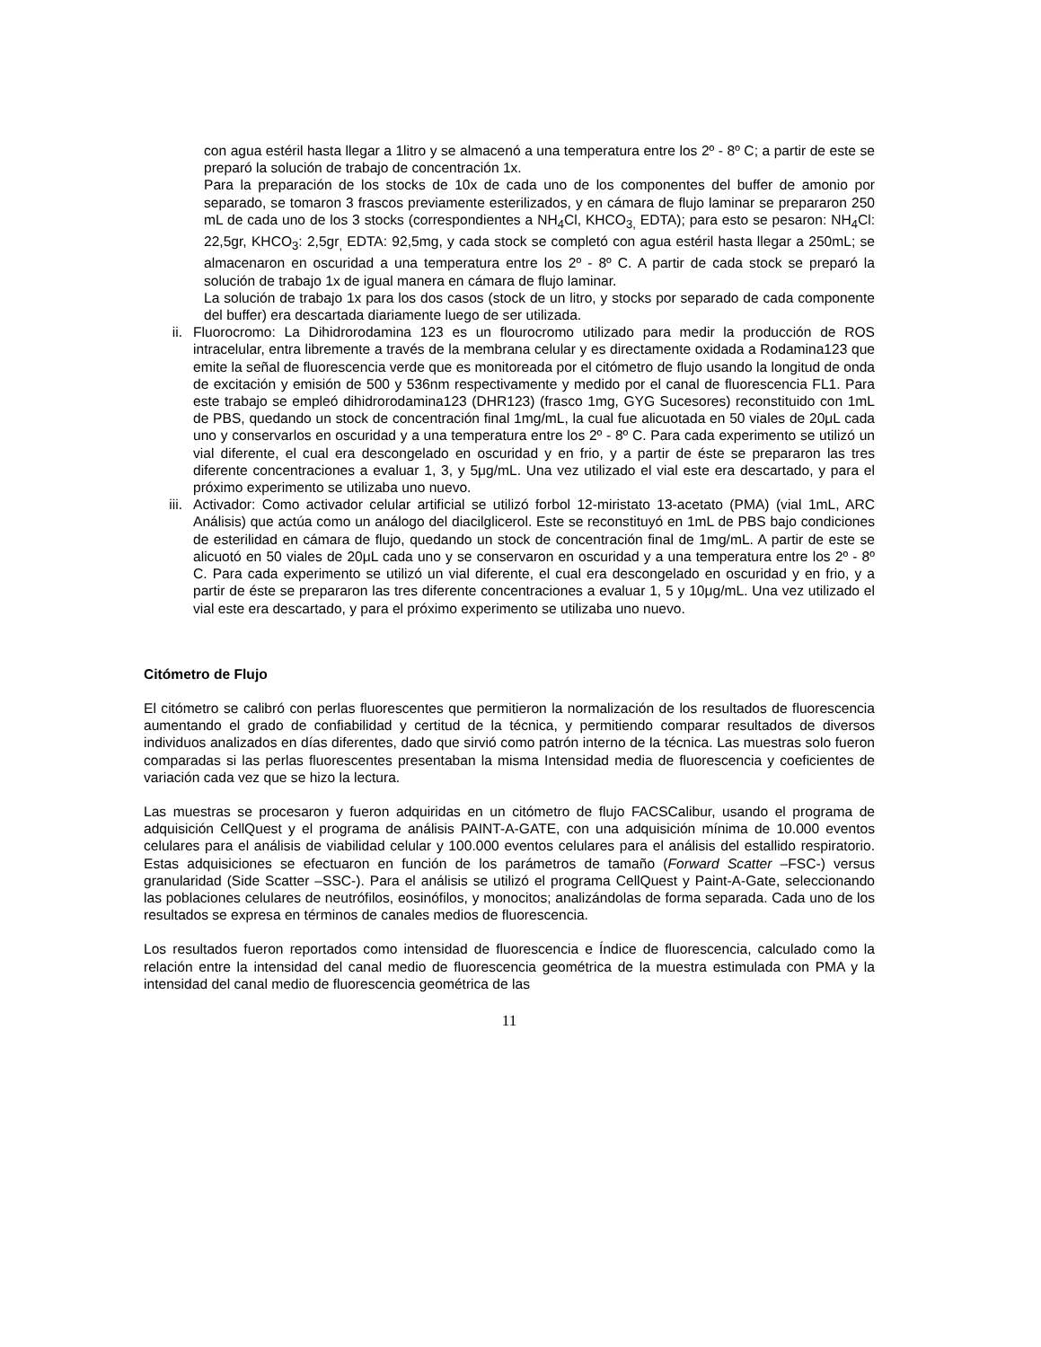con agua estéril hasta llegar a 1litro y se almacenó a una temperatura entre los 2º - 8º C; a partir de este se preparó la solución de trabajo de concentración 1x.
Para la preparación de los stocks de 10x de cada uno de los componentes del buffer de amonio por separado, se tomaron 3 frascos previamente esterilizados, y en cámara de flujo laminar se prepararon 250 mL de cada uno de los 3 stocks (correspondientes a NH<sub>4</sub>Cl, KHCO<sub>3,</sub> EDTA); para esto se pesaron: NH<sub>4</sub>Cl: 22,5gr, KHCO<sub>3</sub>: 2,5gr<sub>,</sub> EDTA: 92,5mg, y cada stock se completó con agua estéril hasta llegar a 250mL; se almacenaron en oscuridad a una temperatura entre los 2º - 8º C. A partir de cada stock se preparó la solución de trabajo 1x de igual manera en cámara de flujo laminar.
La solución de trabajo 1x para los dos casos (stock de un litro, y stocks por separado de cada componente del buffer) era descartada diariamente luego de ser utilizada.
ii. Fluorocromo: La Dihidrorodamina 123 es un flourocromo utilizado para medir la producción de ROS intracelular, entra libremente a través de la membrana celular y es directamente oxidada a Rodamina123 que emite la señal de fluorescencia verde que es monitoreada por el citómetro de flujo usando la longitud de onda de excitación y emisión de 500 y 536nm respectivamente y medido por el canal de fluorescencia FL1. Para este trabajo se empleó dihidrorodamina123 (DHR123) (frasco 1mg, GYG Sucesores) reconstituido con 1mL de PBS, quedando un stock de concentración final 1mg/mL, la cual fue alicuotada en 50 viales de 20μL cada uno y conservarlos en oscuridad y a una temperatura entre los 2º - 8º C. Para cada experimento se utilizó un vial diferente, el cual era descongelado en oscuridad y en frio, y a partir de éste se prepararon las tres diferente concentraciones a evaluar 1, 3, y 5μg/mL. Una vez utilizado el vial este era descartado, y para el próximo experimento se utilizaba uno nuevo.
iii. Activador: Como activador celular artificial se utilizó forbol 12-miristato 13-acetato (PMA) (vial 1mL, ARC Análisis) que actúa como un análogo del diacilglicerol. Este se reconstituyó en 1mL de PBS bajo condiciones de esterilidad en cámara de flujo, quedando un stock de concentración final de 1mg/mL. A partir de este se alicuotó en 50 viales de 20μL cada uno y se conservaron en oscuridad y a una temperatura entre los 2º - 8º C. Para cada experimento se utilizó un vial diferente, el cual era descongelado en oscuridad y en frio, y a partir de éste se prepararon las tres diferente concentraciones a evaluar 1, 5 y 10μg/mL. Una vez utilizado el vial este era descartado, y para el próximo experimento se utilizaba uno nuevo.
Citómetro de Flujo
El citómetro se calibró con perlas fluorescentes que permitieron la normalización de los resultados de fluorescencia aumentando el grado de confiabilidad y certitud de la técnica, y permitiendo comparar resultados de diversos individuos analizados en días diferentes, dado que sirvió como patrón interno de la técnica. Las muestras solo fueron comparadas si las perlas fluorescentes presentaban la misma Intensidad media de fluorescencia y coeficientes de variación cada vez que se hizo la lectura.
Las muestras se procesaron y fueron adquiridas en un citómetro de flujo FACSCalibur, usando el programa de adquisición CellQuest y el programa de análisis PAINT-A-GATE, con una adquisición mínima de 10.000 eventos celulares para el análisis de viabilidad celular y 100.000 eventos celulares para el análisis del estallido respiratorio. Estas adquisiciones se efectuaron en función de los parámetros de tamaño (Forward Scatter –FSC-) versus granularidad (Side Scatter –SSC-). Para el análisis se utilizó el programa CellQuest y Paint-A-Gate, seleccionando las poblaciones celulares de neutrófilos, eosinófilos, y monocitos; analizándolas de forma separada. Cada uno de los resultados se expresa en términos de canales medios de fluorescencia.
Los resultados fueron reportados como intensidad de fluorescencia e Índice de fluorescencia, calculado como la relación entre la intensidad del canal medio de fluorescencia geométrica de la muestra estimulada con PMA y la intensidad del canal medio de fluorescencia geométrica de las
11